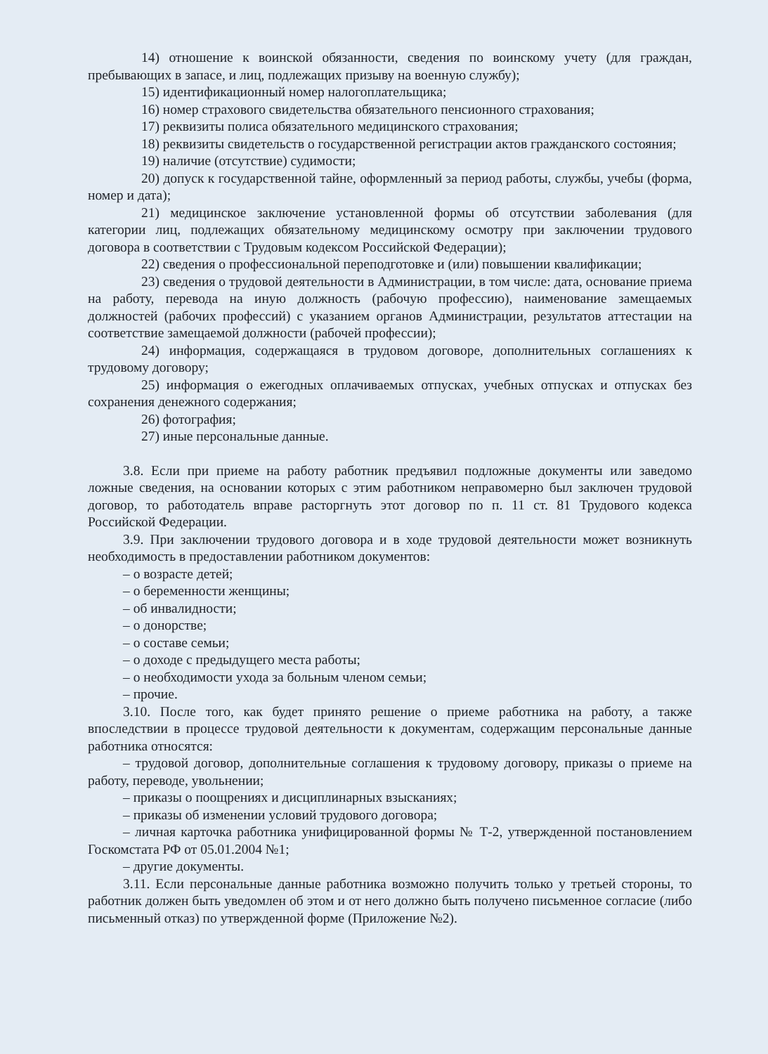14) отношение к воинской обязанности, сведения по воинскому учету (для граждан, пребывающих в запасе, и лиц, подлежащих призыву на военную службу);
15) идентификационный номер налогоплательщика;
16) номер страхового свидетельства обязательного пенсионного страхования;
17) реквизиты полиса обязательного медицинского страхования;
18) реквизиты свидетельств о государственной регистрации актов гражданского состояния;
19) наличие (отсутствие) судимости;
20) допуск к государственной тайне, оформленный за период работы, службы, учебы (форма, номер и дата);
21) медицинское заключение установленной формы об отсутствии заболевания (для категории лиц, подлежащих обязательному медицинскому осмотру при заключении трудового договора в соответствии с Трудовым кодексом Российской Федерации);
22) сведения о профессиональной переподготовке и (или) повышении квалификации;
23) сведения о трудовой деятельности в Администрации, в том числе: дата, основание приема на работу, перевода на иную должность (рабочую профессию), наименование замещаемых должностей (рабочих профессий) с указанием органов Администрации, результатов аттестации на соответствие замещаемой должности (рабочей профессии);
24) информация, содержащаяся в трудовом договоре, дополнительных соглашениях к трудовому договору;
25) информация о ежегодных оплачиваемых отпусках, учебных отпусках и отпусках без сохранения денежного содержания;
26) фотография;
27) иные персональные данные.
3.8. Если при приеме на работу работник предъявил подложные документы или заведомо ложные сведения, на основании которых с этим работником неправомерно был заключен трудовой договор, то работодатель вправе расторгнуть этот договор по п. 11 ст. 81 Трудового кодекса Российской Федерации.
3.9. При заключении трудового договора и в ходе трудовой деятельности может возникнуть необходимость в предоставлении работником документов:
– о возрасте детей;
– о беременности женщины;
– об инвалидности;
– о донорстве;
– о составе семьи;
– о доходе с предыдущего места работы;
– о необходимости ухода за больным членом семьи;
– прочие.
3.10. После того, как будет принято решение о приеме работника на работу, а также впоследствии в процессе трудовой деятельности к документам, содержащим персональные данные работника относятся:
– трудовой договор, дополнительные соглашения к трудовому договору, приказы о приеме на работу, переводе, увольнении;
– приказы о поощрениях и дисциплинарных взысканиях;
– приказы об изменении условий трудового договора;
– личная карточка работника унифицированной формы № Т-2, утвержденной постановлением Госкомстата РФ от 05.01.2004 №1;
– другие документы.
3.11. Если персональные данные работника возможно получить только у третьей стороны, то работник должен быть уведомлен об этом и от него должно быть получено письменное согласие (либо письменный отказ) по утвержденной форме (Приложение №2).